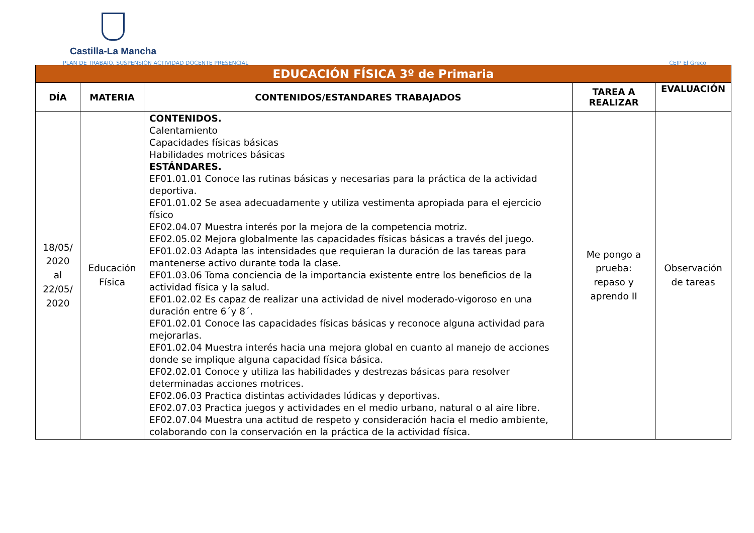Castilla-La Mancha
PLAN DE TRABAJO. SUSPENSIÓN ACTIVIDAD DOCENTE PRESENCIAL CEIP El Greco
| EDUCACIÓN FÍSICA 3º de Primaria | | | | |
| --- | --- | --- | --- | --- |
| DÍA | MATERIA | CONTENIDOS/ESTANDARES TRABAJADOS | TAREA A REALIZAR | EVALUACIÓN |
| 18/05/ 2020 al 22/05/ 2020 | Educación Física | CONTENIDOS. Calentamiento Capacidades físicas básicas Habilidades motrices básicas ESTÁNDARES. EF01.01.01 Conoce las rutinas básicas y necesarias para la práctica de la actividad deportiva. EF01.01.02 Se asea adecuadamente y utiliza vestimenta apropiada para el ejercicio físico EF02.04.07 Muestra interés por la mejora de la competencia motriz. EF02.05.02 Mejora globalmente las capacidades físicas básicas a través del juego. EF01.02.03 Adapta las intensidades que requieran la duración de las tareas para mantenerse activo durante toda la clase. EF01.03.06 Toma conciencia de la importancia existente entre los beneficios de la actividad física y la salud. EF01.02.02 Es capaz de realizar una actividad de nivel moderado-vigoroso en una duración entre 6´y 8´. EF01.02.01 Conoce las capacidades físicas básicas y reconoce alguna actividad para mejorarlas. EF01.02.04 Muestra interés hacia una mejora global en cuanto al manejo de acciones donde se implique alguna capacidad física básica. EF02.02.01 Conoce y utiliza las habilidades y destrezas básicas para resolver determinadas acciones motrices. EF02.06.03 Practica distintas actividades lúdicas y deportivas. EF02.07.03 Practica juegos y actividades en el medio urbano, natural o al aire libre. EF02.07.04 Muestra una actitud de respeto y consideración hacia el medio ambiente, colaborando con la conservación en la práctica de la actividad física. | Me pongo a prueba: repaso y aprendo II | Observación de tareas |